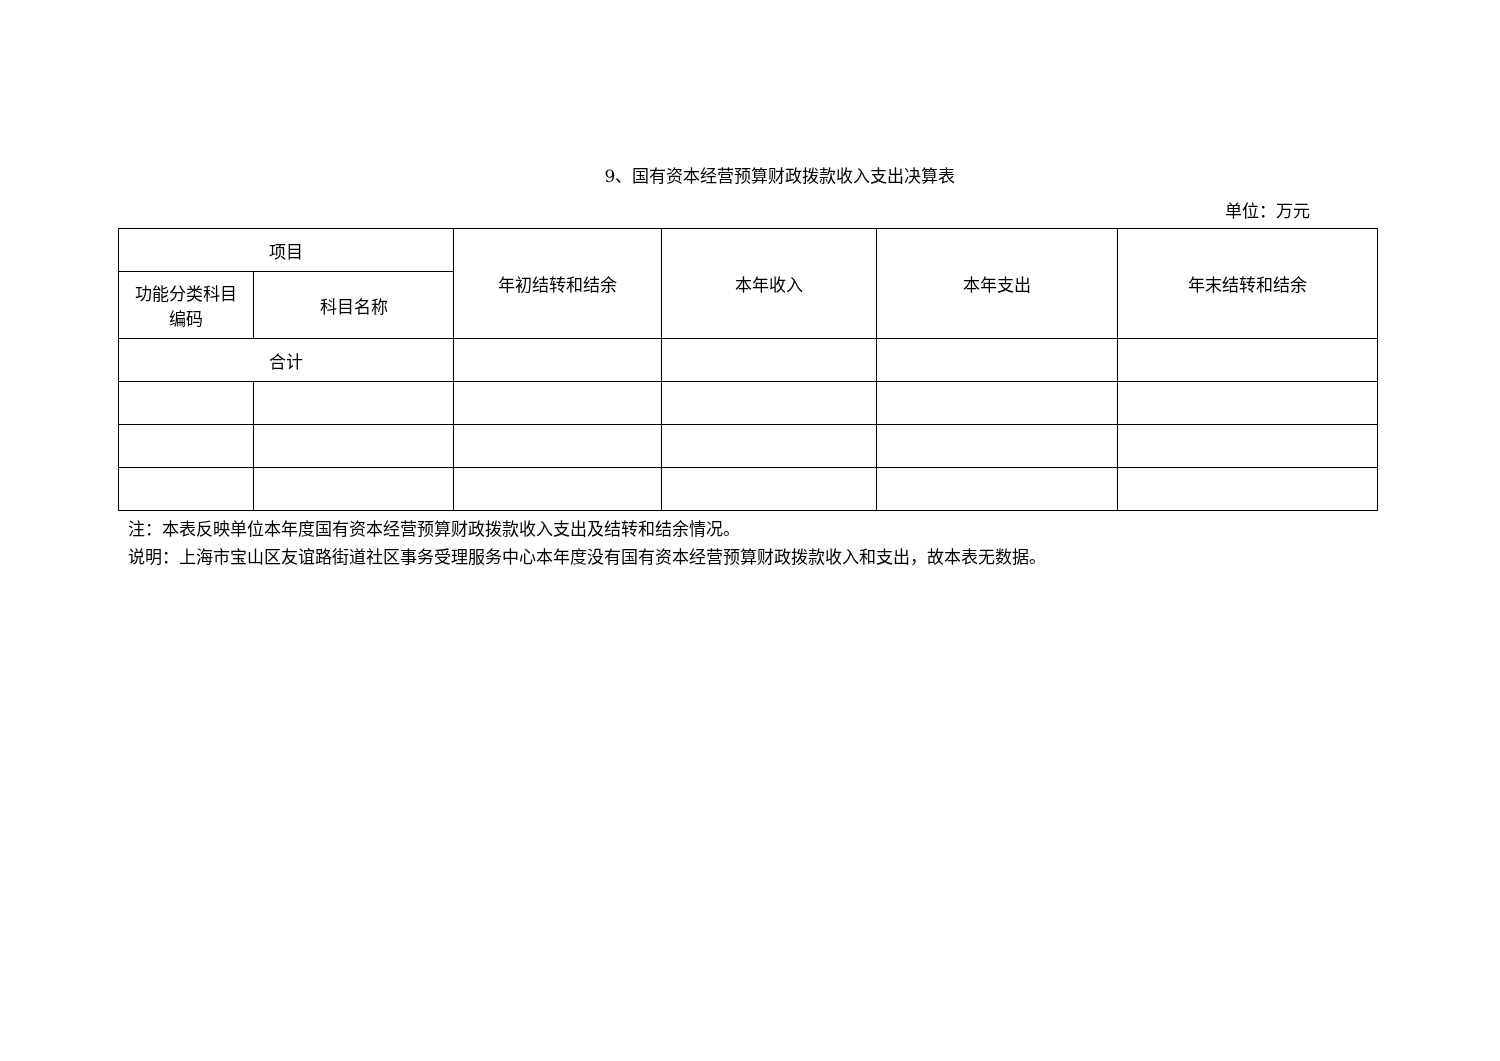9、国有资本经营预算财政拨款收入支出决算表
单位：万元
| 项目 | | 年初结转和结余 | 本年收入 | 本年支出 | 年末结转和结余 |
| --- | --- | --- | --- | --- | --- |
| 功能分类科目 编码 | 科目名称 | | | | |
| 合计 | | | | | |
注：本表反映单位本年度国有资本经营预算财政拨款收入支出及结转和结余情况。
说明：上海市宝山区友谊路街道社区事务受理服务中心本年度没有国有资本经营预算财政拨款收入和支出，故本表无数据。